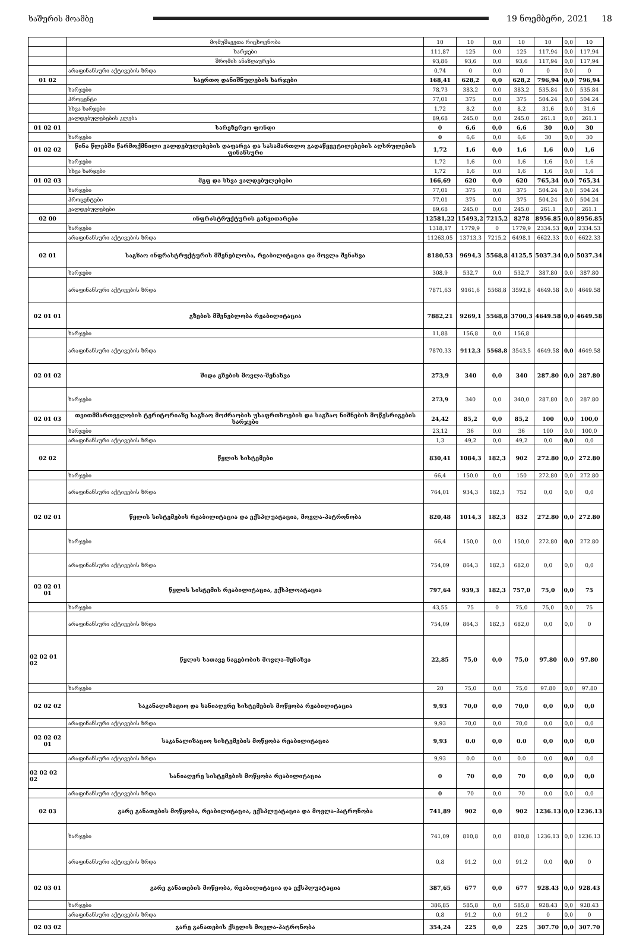ხაშურის მოამბე 19 ნოემბერი, 2021 18
| | მომუშავეთა რიცხოვნობა | 10 | 10 | 0,0 | 10 | 10 | 0,0 | 10 |
| | ხარჯები | 111,87 | 125 | 0,0 | 125 | 117,94 | 0,0 | 117,94 |
| | შრომის ანაზღაურება | 93,86 | 93,6 | 0,0 | 93,6 | 117,94 | 0,0 | 117,94 |
| | არაფინანსური აქტივების ზრდა | 0,74 | 0 | 0,0 | 0 | 0 | 0,0 | 0 |
| 01 02 | საერთო დანიშნულების ხარჯები | 168,41 | 628,2 | 0,0 | 628,2 | 796,94 | 0,0 | 796,94 |
| | ხარჯები | 78,73 | 383,2 | 0,0 | 383,2 | 535.84 | 0,0 | 535.84 |
| | პროცენტი | 77,01 | 375 | 0,0 | 375 | 504.24 | 0,0 | 504.24 |
| | სხვა ხარჯები | 1,72 | 8,2 | 0,0 | 8,2 | 31,6 | 0,0 | 31,6 |
| | ვალდებულებების კლება | 89,68 | 245.0 | 0,0 | 245.0 | 261.1 | 0,0 | 261.1 |
| 01 02 01 | სარეზერვო ფონდი | 0 | 6,6 | 0,0 | 6,6 | 30 | 0,0 | 30 |
| | ხარჯები | 0 | 6,6 | 0,0 | 6,6 | 30 | 0,0 | 30 |
| 01 02 02 | წინა წლებში წარმოქმნილი ვალდებულებების დაფარვა და სასამართლო გადაწყვეტილებების აღსრულების ფინანსური | 1,72 | 1,6 | 0,0 | 1,6 | 1,6 | 0,0 | 1,6 |
| | ხარჯები | 1,72 | 1,6 | 0,0 | 1,6 | 1,6 | 0,0 | 1,6 |
| | სხვა ხარჯები | 1,72 | 1,6 | 0,0 | 1,6 | 1,6 | 0,0 | 1,6 |
| 01 02 03 | მგფ და სხვა ვალდებულებები | 166,69 | 620 | 0,0 | 620 | 765,34 | 0,0 | 765,34 |
| | ხარჯები | 77,01 | 375 | 0,0 | 375 | 504.24 | 0,0 | 504.24 |
| | პროცენტები | 77,01 | 375 | 0,0 | 375 | 504.24 | 0,0 | 504.24 |
| | ვალდებულებები | 89,68 | 245.0 | 0,0 | 245.0 | 261.1 | 0,0 | 261.1 |
| 02 00 | ინფრასტრუქტურის განვითარება | 12581,22 | 15493,2 | 7215,2 | 8278 | 8956.85 | 0,0 | 8956.85 |
| | ხარჯები | 1318,17 | 1779,9 | 0 | 1779,9 | 2334.53 | 0,0 | 2334.53 |
| | არაფინანსური აქტივების ზრდა | 11263,05 | 13713,3 | 7215,2 | 6498,1 | 6622.33 | 0,0 | 6622.33 |
| 02 01 | საგზაო ინფრასტრუქტურის მშენებლობა, რეაბილიტაცია და მოვლა შენახვა | 8180,53 | 9694,3 | 5568,8 | 4125,5 | 5037.34 | 0,0 | 5037.34 |
| | ხარჯები | 308,9 | 532,7 | 0,0 | 532,7 | 387.80 | 0,0 | 387.80 |
| | არაფინანსური აქტივების ზრდა | 7871,63 | 9161,6 | 5568,8 | 3592,8 | 4649.58 | 0,0 | 4649.58 |
| 02 01 01 | გზების მშენებლობა რეაბილიტაცია | 7882,21 | 9269,1 | 5568,8 | 3700,3 | 4649.58 | 0,0 | 4649.58 |
| | ხარჯები | 11,88 | 156,8 | 0,0 | 156,8 | | | |
| | არაფინანსური აქტივების ზრდა | 7870,33 | 9112,3 | 5568,8 | 3543,5 | 4649.58 | 0,0 | 4649.58 |
| 02 01 02 | შიდა გზების მოვლა-შენახვა | 273,9 | 340 | 0,0 | 340 | 287.80 | 0,0 | 287.80 |
| | ხარჯები | 273,9 | 340 | 0,0 | 340,0 | 287.80 | 0,0 | 287.80 |
| 02 01 03 | თვითმმართველობის ტერიტორიაზე საგზაო მოძრაობის უსაფრთხოების და საგზაო ნიშნების მოწესრიგების ხარჯები | 24,42 | 85,2 | 0,0 | 85,2 | 100 | 0,0 | 100,0 |
| | ხარჯები | 23,12 | 36 | 0,0 | 36 | 100 | 0,0 | 100,0 |
| | არაფინანსური აქტივების ზრდა | 1,3 | 49,2 | 0,0 | 49,2 | 0,0 | 0,0 | 0,0 |
| 02 02 | წყლის სისტემები | 830,41 | 1084,3 | 182,3 | 902 | 272.80 | 0,0 | 272.80 |
| | ხარჯები | 66,4 | 150.0 | 0,0 | 150 | 272.80 | 0,0 | 272.80 |
| | არაფინანსური აქტივების ზრდა | 764,01 | 934,3 | 182,3 | 752 | 0,0 | 0,0 | 0,0 |
| 02 02 01 | წყლის სისტემების რეაბილიტაცია და ექსპლუატაცია, მოვლა-პატრონობა | 820,48 | 1014,3 | 182,3 | 832 | 272.80 | 0,0 | 272.80 |
| | ხარჯები | 66,4 | 150,0 | 0,0 | 150,0 | 272.80 | 0,0 | 272.80 |
| | არაფინანსური აქტივების ზრდა | 754,09 | 864,3 | 182,3 | 682,0 | 0,0 | 0,0 | 0,0 |
| 02 02 01 01 | წყლის სისტემის რეაბილიტაცია, ექსპლოატაცია | 797,64 | 939,3 | 182,3 | 757,0 | 75,0 | 0,0 | 75 |
| | ხარჯები | 43,55 | 75 | 0 | 75,0 | 75,0 | 0,0 | 75 |
| | არაფინანსური აქტივების ზრდა | 754,09 | 864,3 | 182,3 | 682,0 | 0,0 | 0,0 | 0 |
| 02 02 01 02 | წყლის სათავე ნაგებობის მოვლა-შენახვა | 22,85 | 75,0 | 0,0 | 75,0 | 97.80 | 0,0 | 97.80 |
| | ხარჯები | 20 | 75,0 | 0,0 | 75,0 | 97.80 | 0,0 | 97.80 |
| 02 02 02 | საკანალიზაციო და სანიაღვრე სისტემების მოწყობა რეაბილიტაცია | 9,93 | 70,0 | 0,0 | 70,0 | 0,0 | 0,0 | 0,0 |
| | არაფინანსური აქტივების ზრდა | 9,93 | 70,0 | 0,0 | 70,0 | 0,0 | 0,0 | 0,0 |
| 02 02 02 01 | საკანალიზაციო სისტემების მოწყობა რეაბილიტაცია | 9,93 | 0.0 | 0,0 | 0.0 | 0,0 | 0,0 | 0,0 |
| | არაფინანსური აქტივების ზრდა | 9,93 | 0.0 | 0,0 | 0.0 | 0,0 | 0,0 | 0,0 |
| 02 02 02 02 | სანიაღვრე სისტემების მოწყობა რეაბილიტაცია | 0 | 70 | 0,0 | 70 | 0,0 | 0,0 | 0,0 |
| | არაფინანსური აქტივების ზრდა | 0 | 70 | 0,0 | 70 | 0,0 | 0,0 | 0,0 |
| 02 03 | გარე განათების მოწყობა, რეაბილიტაცია, ექსპლუატაცია და მოვლა-პატრონობა | 741,89 | 902 | 0,0 | 902 | 1236.13 | 0,0 | 1236.13 |
| | ხარჯები | 741,09 | 810,8 | 0,0 | 810,8 | 1236.13 | 0,0 | 1236.13 |
| | არაფინანსური აქტივების ზრდა | 0,8 | 91,2 | 0,0 | 91,2 | 0,0 | 0,0 | 0 |
| 02 03 01 | გარე განათების მოწყობა, რეაბილიტაცია და ექსპლუატაცია | 387,65 | 677 | 0,0 | 677 | 928.43 | 0,0 | 928.43 |
| | ხარჯები | 386,85 | 585,8 | 0,0 | 585,8 | 928.43 | 0,0 | 928.43 |
| | არაფინანსური აქტივების ზრდა | 0,8 | 91,2 | 0,0 | 91,2 | 0 | 0,0 | 0 |
| 02 03 02 | გარე განათების ქსელის მოვლა-პატრონობა | 354,24 | 225 | 0,0 | 225 | 307.70 | 0,0 | 307.70 |